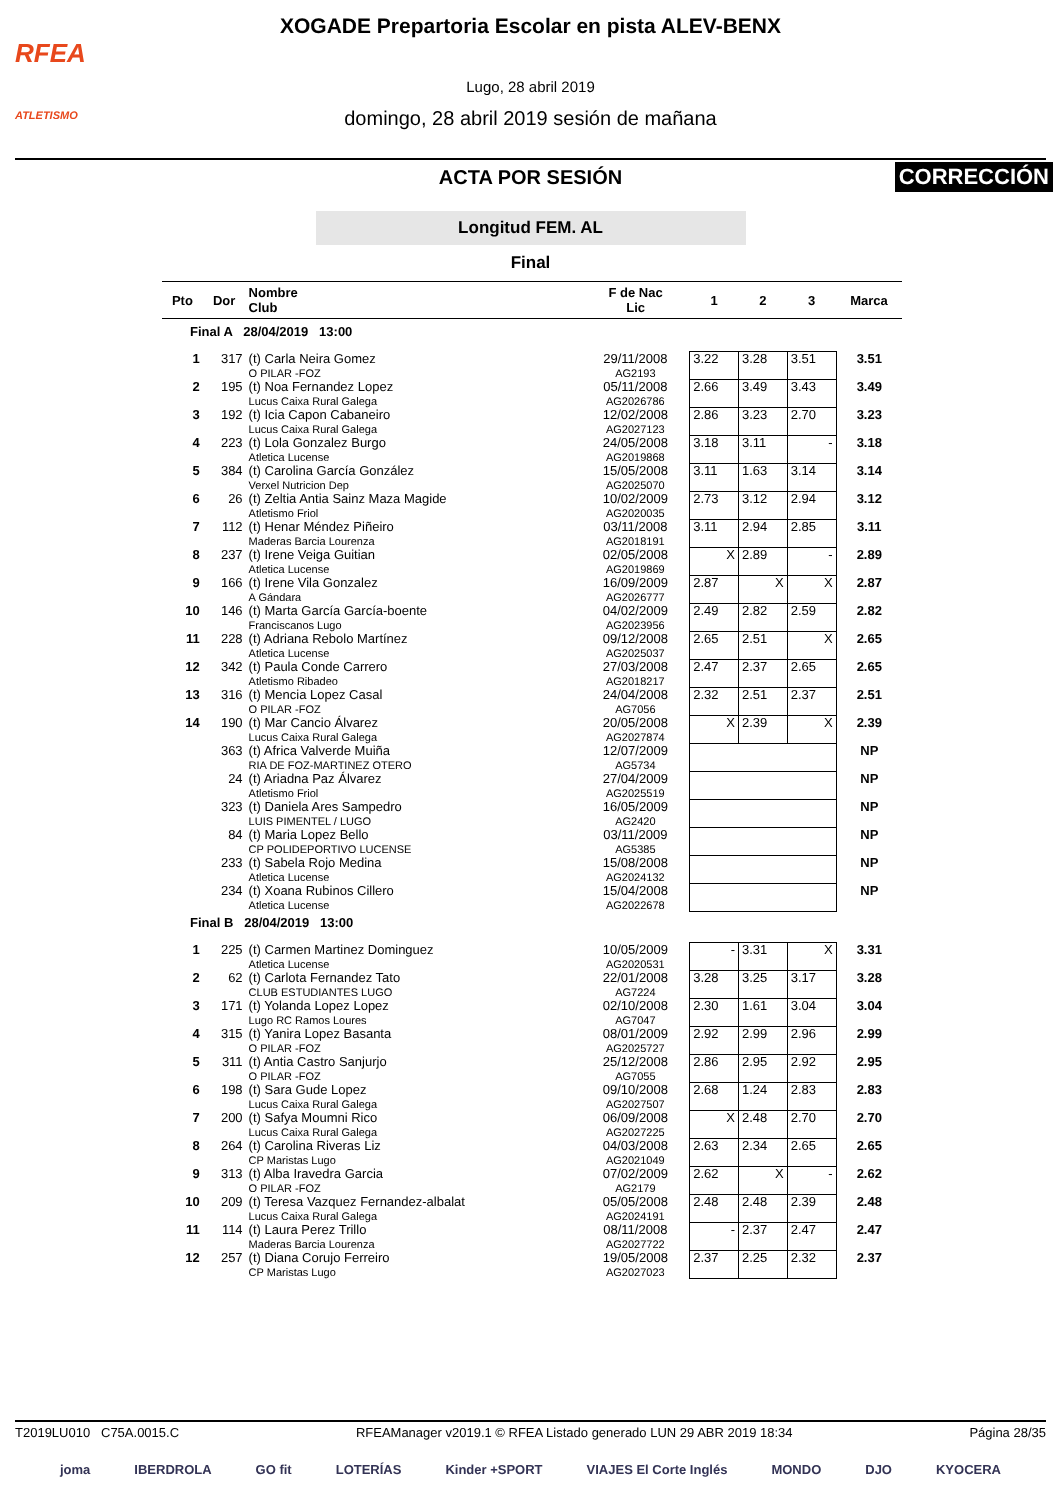RFEA
ATLETISMO
XOGADE Prepartoria Escolar en pista ALEV-BENX
Lugo, 28 abril 2019
domingo, 28 abril 2019 sesión de mañana
CORRECCIÓN
ACTA POR SESIÓN
Longitud FEM. AL
Final
| Pto | Dor | Nombre Club | F de Nac Lic | 1 | 2 | 3 | Marca |
| --- | --- | --- | --- | --- | --- | --- | --- |
| Final A 28/04/2019 13:00 | | | | | | | |
| 1 | 317 | (t) Carla Neira Gomez O PILAR -FOZ | 29/11/2008 AG2193 | 3.22 | 3.28 | 3.51 | 3.51 |
| 2 | 195 | (t) Noa Fernandez Lopez Lucus Caixa Rural Galega | 05/11/2008 AG2026786 | 2.66 | 3.49 | 3.43 | 3.49 |
| 3 | 192 | (t) Icia Capon Cabaneiro Lucus Caixa Rural Galega | 12/02/2008 AG2027123 | 2.86 | 3.23 | 2.70 | 3.23 |
| 4 | 223 | (t) Lola Gonzalez Burgo Atletica Lucense | 24/05/2008 AG2019868 | 3.18 | 3.11 | - | 3.18 |
| 5 | 384 | (t) Carolina García González Verxel Nutricion Dep | 15/05/2008 AG2025070 | 3.11 | 1.63 | 3.14 | 3.14 |
| 6 | 26 | (t) Zeltia Antia Sainz Maza Magide Atletismo Friol | 10/02/2009 AG2020035 | 2.73 | 3.12 | 2.94 | 3.12 |
| 7 | 112 | (t) Henar Méndez Piñeiro Maderas Barcia Lourenza | 03/11/2008 AG2018191 | 3.11 | 2.94 | 2.85 | 3.11 |
| 8 | 237 | (t) Irene Veiga Guitian Atletica Lucense | 02/05/2008 AG2019869 | X | 2.89 | - | 2.89 |
| 9 | 166 | (t) Irene Vila Gonzalez A Gándara | 16/09/2009 AG2026777 | 2.87 | X | X | 2.87 |
| 10 | 146 | (t) Marta García García-boente Franciscanos Lugo | 04/02/2009 AG2023956 | 2.49 | 2.82 | 2.59 | 2.82 |
| 11 | 228 | (t) Adriana Rebolo Martínez Atletica Lucense | 09/12/2008 AG2025037 | 2.65 | 2.51 | X | 2.65 |
| 12 | 342 | (t) Paula Conde Carrero Atletismo Ribadeo | 27/03/2008 AG2018217 | 2.47 | 2.37 | 2.65 | 2.65 |
| 13 | 316 | (t) Mencia Lopez Casal O PILAR -FOZ | 24/04/2008 AG7056 | 2.32 | 2.51 | 2.37 | 2.51 |
| 14 | 190 | (t) Mar Cancio Álvarez Lucus Caixa Rural Galega | 20/05/2008 AG2027874 | X | 2.39 | X | 2.39 |
| | 363 | (t) Africa Valverde Muiña RIA DE FOZ-MARTINEZ OTERO | 12/07/2009 AG5734 | | | | NP |
| | 24 | (t) Ariadna Paz Álvarez Atletismo Friol | 27/04/2009 AG2025519 | | | | NP |
| | 323 | (t) Daniela Ares Sampedro LUIS PIMENTEL / LUGO | 16/05/2009 AG2420 | | | | NP |
| | 84 | (t) Maria Lopez Bello CP POLIDEPORTIVO LUCENSE | 03/11/2009 AG5385 | | | | NP |
| | 233 | (t) Sabela Rojo Medina Atletica Lucense | 15/08/2008 AG2024132 | | | | NP |
| | 234 | (t) Xoana Rubinos Cillero Atletica Lucense | 15/04/2008 AG2022678 | | | | NP |
| Final B 28/04/2019 13:00 | | | | | | | |
| 1 | 225 | (t) Carmen Martinez Dominguez Atletica Lucense | 10/05/2009 AG2020531 | - | 3.31 | X | 3.31 |
| 2 | 62 | (t) Carlota Fernandez Tato CLUB ESTUDIANTES LUGO | 22/01/2008 AG7224 | 3.28 | 3.25 | 3.17 | 3.28 |
| 3 | 171 | (t) Yolanda Lopez Lopez Lugo RC Ramos Loures | 02/10/2008 AG7047 | 2.30 | 1.61 | 3.04 | 3.04 |
| 4 | 315 | (t) Yanira Lopez Basanta O PILAR -FOZ | 08/01/2009 AG2025727 | 2.92 | 2.99 | 2.96 | 2.99 |
| 5 | 311 | (t) Antia Castro Sanjurjo O PILAR -FOZ | 25/12/2008 AG7055 | 2.86 | 2.95 | 2.92 | 2.95 |
| 6 | 198 | (t) Sara Gude Lopez Lucus Caixa Rural Galega | 09/10/2008 AG2027507 | 2.68 | 1.24 | 2.83 | 2.83 |
| 7 | 200 | (t) Safya Moumni Rico Lucus Caixa Rural Galega | 06/09/2008 AG2027225 | X | 2.48 | 2.70 | 2.70 |
| 8 | 264 | (t) Carolina Riveras Liz CP Maristas Lugo | 04/03/2008 AG2021049 | 2.63 | 2.34 | 2.65 | 2.65 |
| 9 | 313 | (t) Alba Iravedra Garcia O PILAR -FOZ | 07/02/2009 AG2179 | 2.62 | X | - | 2.62 |
| 10 | 209 | (t) Teresa Vazquez Fernandez-albalat Lucus Caixa Rural Galega | 05/05/2008 AG2024191 | 2.48 | 2.48 | 2.39 | 2.48 |
| 11 | 114 | (t) Laura Perez Trillo Maderas Barcia Lourenza | 08/11/2008 AG2027722 | - | 2.37 | 2.47 | 2.47 |
| 12 | 257 | (t) Diana Corujo Ferreiro CP Maristas Lugo | 19/05/2008 AG2027023 | 2.37 | 2.25 | 2.32 | 2.37 |
T2019LU010 C75A.0015.C RFEAManager v2019.1 © RFEA Listado generado LUN 29 ABR 2019 18:34 Página 28/35
joma IBERDROLA GO fit LOTERÍAS Kinder +SPORT VIAJES El Corte Inglés MONDO DJO KYOCERA